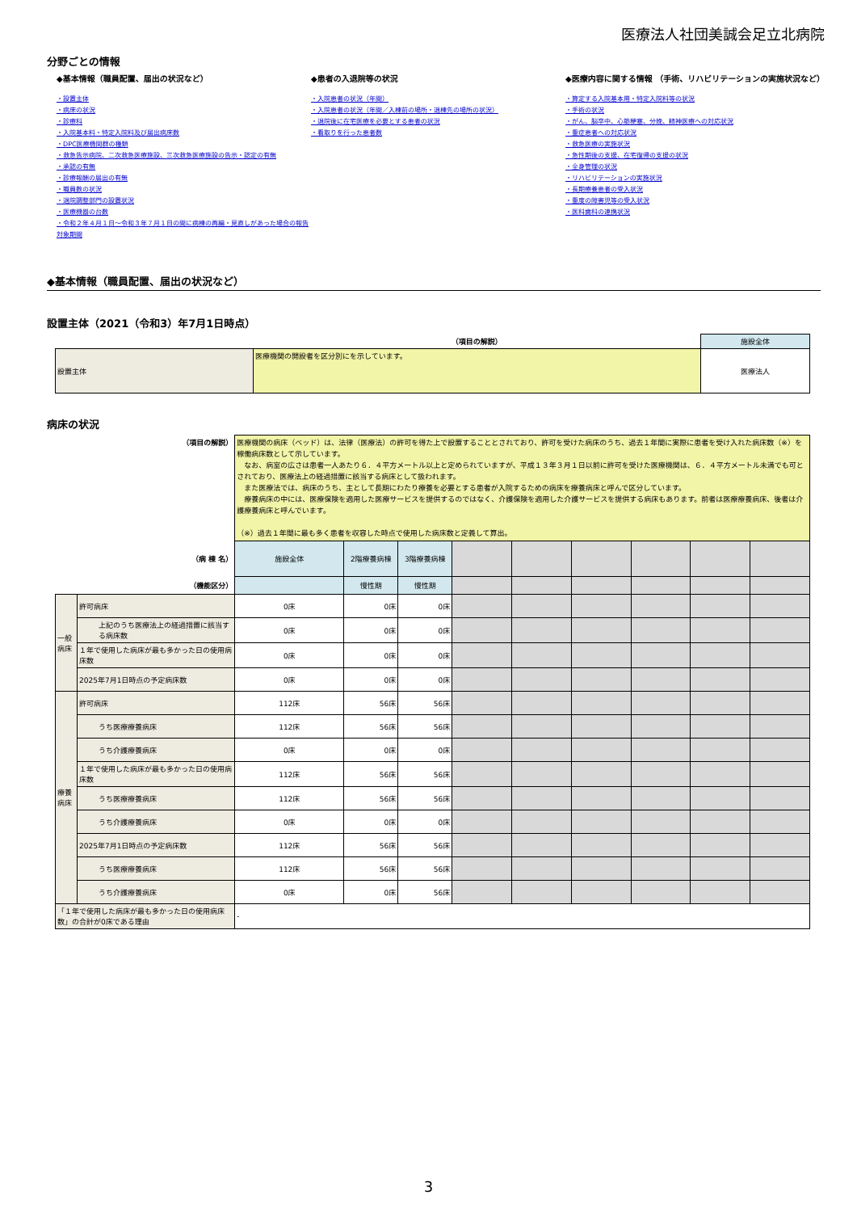医療法人社団美誠会足立北病院
分野ごとの情報
◆基本情報（職員配置、届出の状況など）
・設置主体
・病床の状況
・診療科
・入院基本料・特定入院料及び届出病床数
・DPC医療機関群の種類
・救急告示病院、二次救急医療施設、三次救急医療施設の告示・認定の有無
・承認の有無
・診療報酬の届出の有無
・職員数の状況
・退院調整部門の設置状況
・医療機器の台数
・令和２年４月１日～令和３年７月１日の間に病棟の再編・見直しがあった場合の報告対象期間
◆患者の入退院等の状況
・入院患者の状況（年間）
・入院患者の状況（年間／入棟前の場所・退棟先の場所の状況）
・退院後に在宅医療を必要とする患者の状況
・看取りを行った患者数
◆医療内容に関する情報 （手術、リハビリテーションの実施状況など）
・算定する入院基本用・特定入院料等の状況
・手術の状況
・がん、脳卒中、心筋梗塞、分娩、精神医療への対応状況
・重症患者への対応状況
・救急医療の実施状況
・急性期後の支援、在宅復帰の支援の状況
・全身管理の状況
・リハビリテーションの実施状況
・長期療養患者の受入状況
・重度の障害児等の受入状況
・医科歯科の連携状況
◆基本情報（職員配置、届出の状況など）
設置主体（2021（令和3）年7月1日時点）
| | （項目の解説） | 施設全体 |
| 設置主体 | 医療機関の開設者を区分別にを示しています。 | 医療法人 |
病床の状況
| （項目の解説） | | 医療機関の病床（ベッド）は、法律（医療法）の許可を得た上で設置することとされており、許可を受けた病床のうち、過去１年間に実際に患者を受け入れた病床数（※）を稼働病床数として示しています。 なお、病室の広さは患者一人あたり６．４平方メートル以上と定められていますが、平成１３年３月１日以前に許可を受けた医療機関は、６．４平方メートル未満でも可とされており、医療法上の経過措置に該当する病床として扱われます。 また医療法では、病床のうち、主として長期にわたり療養を必要とする患者が入院するための病床を療養病床と呼んで区分しています。 療養病床の中には、医療保険を適用した医療サービスを提供するのではなく、介護保険を適用した介護サービスを提供する病床もあります。前者は医療療養病床、後者は介護療養病床と呼んでいます。 （※）過去１年間に最も多く患者を収容した時点で使用した病床数と定義して算出。 | | | | | | | | |
| （病 棟 名） | | 施設全体 | 2階療養病棟 | 3階療養病棟 | | | | | | |
| （機能区分） | | | 慢性期 | 慢性期 | | | | | | |
| 一般病床 | 許可病床 | 0床 | 0床 | 0床 | | | | | | |
| | 上記のうち医療法上の経過措置に該当する病床数 | 0床 | 0床 | 0床 | | | | | | |
| | １年で使用した病床が最も多かった日の使用病床数 | 0床 | 0床 | 0床 | | | | | | |
| | 2025年7月1日時点の予定病床数 | 0床 | 0床 | 0床 | | | | | | |
| 療養病床 | 許可病床 | 112床 | 56床 | 56床 | | | | | | |
| | うち医療療養病床 | 112床 | 56床 | 56床 | | | | | | |
| | うち介護療養病床 | 0床 | 0床 | 0床 | | | | | | |
| | １年で使用した病床が最も多かった日の使用病床数 | 112床 | 56床 | 56床 | | | | | | |
| | うち医療療養病床 | 112床 | 56床 | 56床 | | | | | | |
| | うち介護療養病床 | 0床 | 0床 | 0床 | | | | | | |
| | 2025年7月1日時点の予定病床数 | 112床 | 56床 | 56床 | | | | | | |
| | うち医療療養病床 | 112床 | 56床 | 56床 | | | | | | |
| | うち介護療養病床 | 0床 | 0床 | 56床 | | | | | | |
| 「１年で使用した病床が最も多かった日の使用病床数」の合計が0床である理由 | | - | | | | | | | | |
3